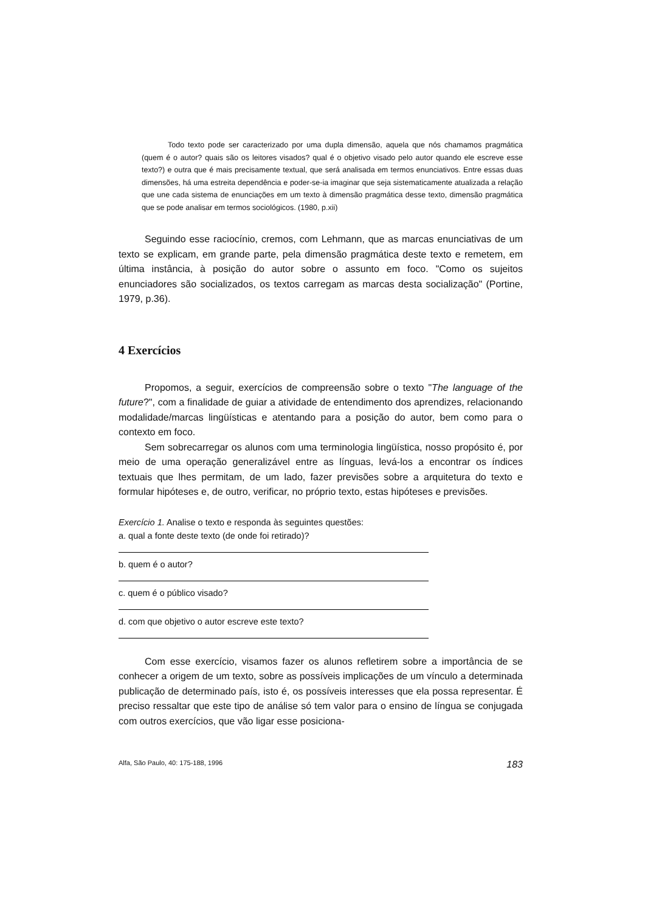Todo texto pode ser caracterizado por uma dupla dimensão, aquela que nós chamamos pragmática (quem é o autor? quais são os leitores visados? qual é o objetivo visado pelo autor quando ele escreve esse texto?) e outra que é mais precisamente textual, que será analisada em termos enunciativos. Entre essas duas dimensões, há uma estreita dependência e poder-se-ia imaginar que seja sistematicamente atualizada a relação que une cada sistema de enunciações em um texto à dimensão pragmática desse texto, dimensão pragmática que se pode analisar em termos sociológicos. (1980, p.xii)
Seguindo esse raciocínio, cremos, com Lehmann, que as marcas enunciativas de um texto se explicam, em grande parte, pela dimensão pragmática deste texto e remetem, em última instância, à posição do autor sobre o assunto em foco. "Como os sujeitos enunciadores são socializados, os textos carregam as marcas desta socialização" (Portine, 1979, p.36).
4 Exercícios
Propomos, a seguir, exercícios de compreensão sobre o texto "The language of the future?", com a finalidade de guiar a atividade de entendimento dos aprendizes, relacionando modalidade/marcas lingüísticas e atentando para a posição do autor, bem como para o contexto em foco.
Sem sobrecarregar os alunos com uma terminologia lingüística, nosso propósito é, por meio de uma operação generalizável entre as línguas, levá-los a encontrar os índices textuais que lhes permitam, de um lado, fazer previsões sobre a arquitetura do texto e formular hipóteses e, de outro, verificar, no próprio texto, estas hipóteses e previsões.
Exercício 1. Analise o texto e responda às seguintes questões:
a. qual a fonte deste texto (de onde foi retirado)?
b. quem é o autor?
c. quem é o público visado?
d. com que objetivo o autor escreve este texto?
Com esse exercício, visamos fazer os alunos refletirem sobre a importância de se conhecer a origem de um texto, sobre as possíveis implicações de um vínculo a determinada publicação de determinado país, isto é, os possíveis interesses que ela possa representar. É preciso ressaltar que este tipo de análise só tem valor para o ensino de língua se conjugada com outros exercícios, que vão ligar esse posiciona-
Alfa, São Paulo, 40: 175-188, 1996 183